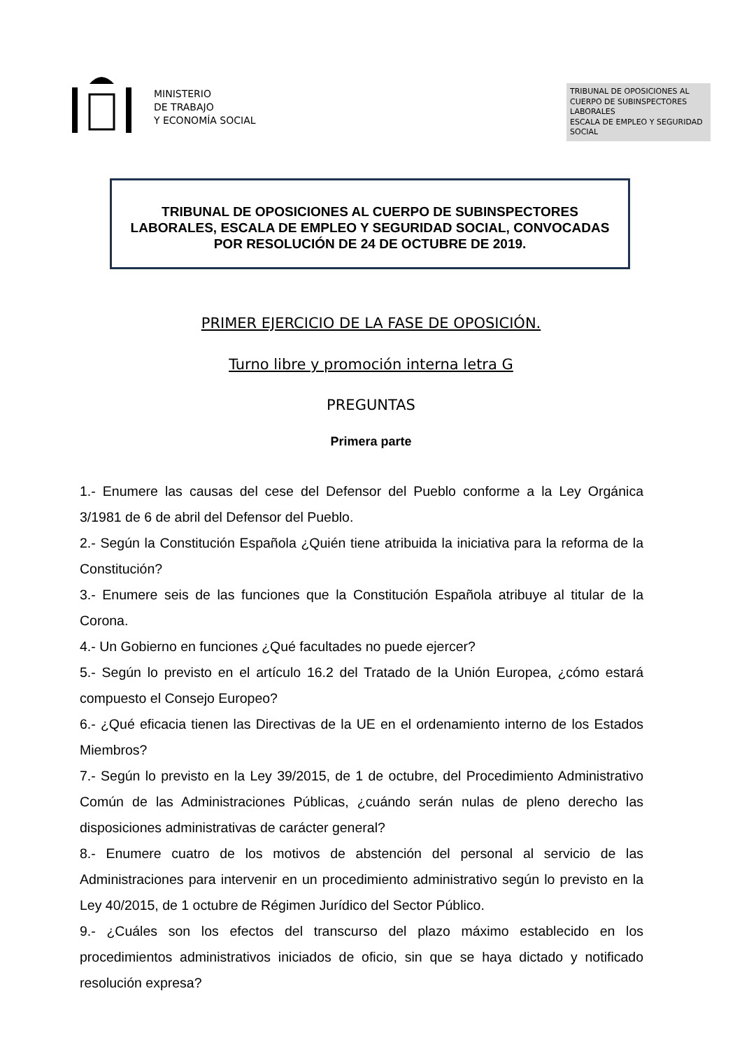MINISTERIO
DE TRABAJO
Y ECONOMÍA SOCIAL
TRIBUNAL DE OPOSICIONES AL CUERPO DE SUBINSPECTORES LABORALES
ESCALA DE EMPLEO Y SEGURIDAD SOCIAL
TRIBUNAL DE OPOSICIONES AL CUERPO DE SUBINSPECTORES
LABORALES, ESCALA DE EMPLEO Y SEGURIDAD SOCIAL, CONVOCADAS
POR RESOLUCIÓN DE 24 DE OCTUBRE DE 2019.
PRIMER EJERCICIO DE LA FASE DE OPOSICIÓN.
Turno libre y promoción interna letra G
PREGUNTAS
Primera parte
1.- Enumere las causas del cese del Defensor del Pueblo conforme a la Ley Orgánica 3/1981 de 6 de abril del Defensor del Pueblo.
2.- Según la Constitución Española ¿Quién tiene atribuida la iniciativa para la reforma de la Constitución?
3.- Enumere seis de las funciones que la Constitución Española atribuye al titular de la Corona.
4.- Un Gobierno en funciones ¿Qué facultades no puede ejercer?
5.- Según lo previsto en el artículo 16.2 del Tratado de la Unión Europea, ¿cómo estará compuesto el Consejo Europeo?
6.- ¿Qué eficacia tienen las Directivas de la UE en el ordenamiento interno de los Estados Miembros?
7.- Según lo previsto en la Ley 39/2015, de 1 de octubre, del Procedimiento Administrativo Común de las Administraciones Públicas, ¿cuándo serán nulas de pleno derecho las disposiciones administrativas de carácter general?
8.- Enumere cuatro de los motivos de abstención del personal al servicio de las Administraciones para intervenir en un procedimiento administrativo según lo previsto en la Ley 40/2015, de 1 octubre de Régimen Jurídico del Sector Público.
9.- ¿Cuáles son los efectos del transcurso del plazo máximo establecido en los procedimientos administrativos iniciados de oficio, sin que se haya dictado y notificado resolución expresa?